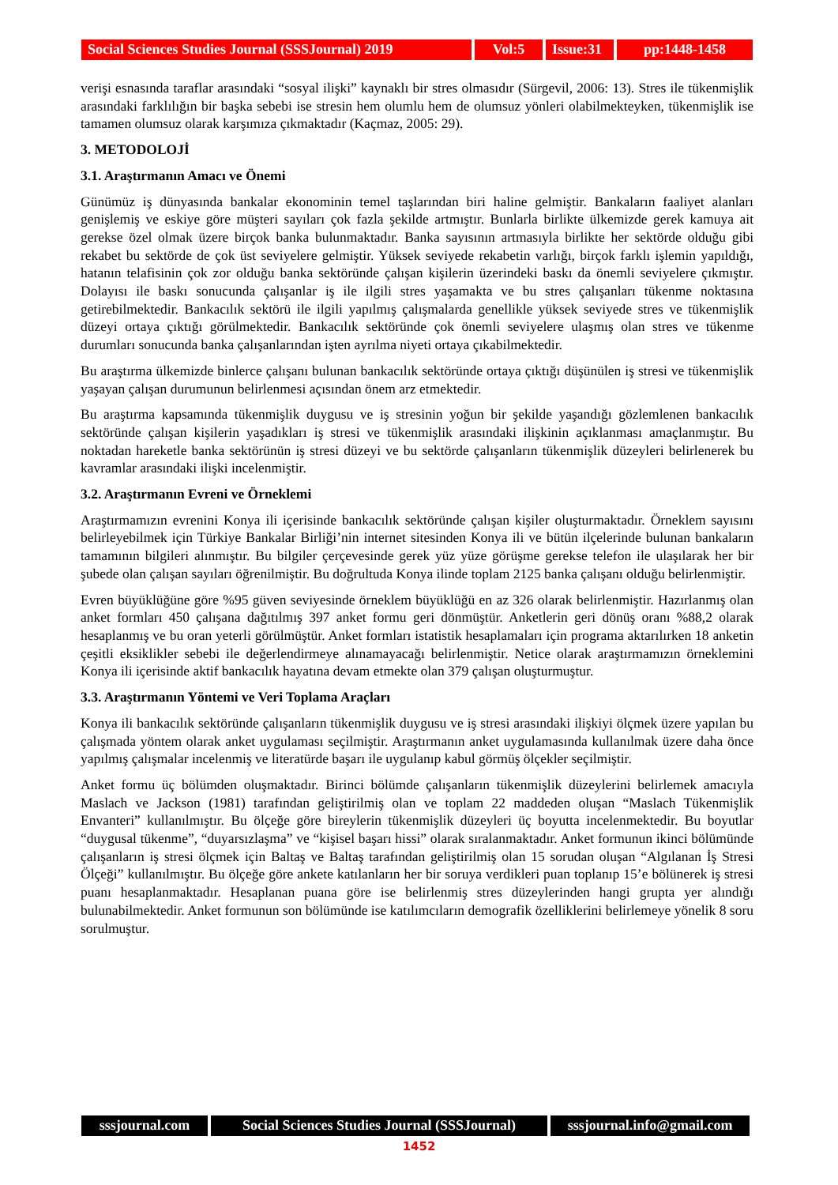Social Sciences Studies Journal (SSSJournal) 2019
Vol:5 Issue:31
pp:1448-1458
verişi esnasında taraflar arasındaki “sosyal ilişki” kaynaklı bir stres olmasıdır (Sürgevil, 2006: 13). Stres ile tükenmişlik arasındaki farklılığın bir başka sebebi ise stresin hem olumlu hem de olumsuz yönleri olabilmekteyken, tükenmişlik ise tamamen olumsuz olarak karşımıza çıkmaktadır (Kaçmaz, 2005: 29).
3. METODOLOJİ
3.1. Araştırmanın Amacı ve Önemi
Günümüz iş dünyasında bankalar ekonominin temel taşlarından biri haline gelmiştir. Bankaların faaliyet alanları genişlemiş ve eskiye göre müşteri sayıları çok fazla şekilde artmıştır. Bunlarla birlikte ülkemizde gerek kamuya ait gerekse özel olmak üzere birçok banka bulunmaktadır. Banka sayısının artmasıyla birlikte her sektörde olduğu gibi rekabet bu sektörde de çok üst seviyelere gelmiştir. Yüksek seviyede rekabetin varlığı, birçok farklı işlemin yapıldığı, hatanın telafisinin çok zor olduğu banka sektöründe çalışan kişilerin üzerindeki baskı da önemli seviyelere çıkmıştır. Dolayısı ile baskı sonucunda çalışanlar iş ile ilgili stres yaşamakta ve bu stres çalışanları tükenme noktasına getirebilmektedir. Bankacılık sektörü ile ilgili yapılmış çalışmalarda genellikle yüksek seviyede stres ve tükenmişlik düzeyi ortaya çıktığı görülmektedir. Bankacılık sektöründe çok önemli seviyelere ulaşmış olan stres ve tükenme durumları sonucunda banka çalışanlarından işten ayrılma niyeti ortaya çıkabilmektedir.
Bu araştırma ülkemizde binlerce çalışanı bulunan bankacılık sektöründe ortaya çıktığı düşünülen iş stresi ve tükenmişlik yaşayan çalışan durumunun belirlenmesi açısından önem arz etmektedir.
Bu araştırma kapsamında tükenmişlik duygusu ve iş stresinin yoğun bir şekilde yaşandığı gözlemlenen bankacılık sektöründe çalışan kişilerin yaşadıkları iş stresi ve tükenmişlik arasındaki ilişkinin açıklanması amaçlanmıştır. Bu noktadan hareketle banka sektörünün iş stresi düzeyi ve bu sektörde çalışanların tükenmişlik düzeyleri belirlenerek bu kavramlar arasındaki ilişki incelenmiştir.
3.2. Araştırmanın Evreni ve Örneklemi
Araştırmamızın evrenini Konya ili içerisinde bankacılık sektöründe çalışan kişiler oluşturmaktadır. Örneklem sayısını belirleyebilmek için Türkiye Bankalar Birliği’nin internet sitesinden Konya ili ve bütün ilçelerinde bulunan bankaların tamamının bilgileri alınmıştır. Bu bilgiler çerçevesinde gerek yüz yüze görüşme gerekse telefon ile ulaşılarak her bir şubede olan çalışan sayıları öğrenilmiştir. Bu doğrultuda Konya ilinde toplam 2125 banka çalışanı olduğu belirlenmiştir.
Evren büyüklüğüne göre %95 güven seviyesinde örneklem büyüklüğü en az 326 olarak belirlenmiştir. Hazırlanmış olan anket formları 450 çalışana dağıtılmış 397 anket formu geri dönmüştür. Anketlerin geri dönüş oranı %88,2 olarak hesaplanmış ve bu oran yeterli görülmüştür. Anket formları istatistik hesaplamaları için programa aktarılırken 18 anketin çeşitli eksiklikler sebebi ile değerlendirmeye alınamayacağı belirlenmiştir. Netice olarak araştırmamızın örneklemini Konya ili içerisinde aktif bankacılık hayatına devam etmekte olan 379 çalışan oluşturmuştur.
3.3. Araştırmanın Yöntemi ve Veri Toplama Araçları
Konya ili bankacılık sektöründe çalışanların tükenmişlik duygusu ve iş stresi arasındaki ilişkiyi ölçmek üzere yapılan bu çalışmada yöntem olarak anket uygulaması seçilmiştir. Araştırmanın anket uygulamasında kullanılmak üzere daha önce yapılmış çalışmalar incelenmiş ve literatürde başarı ile uygulanıp kabul görmüş ölçekler seçilmiştir.
Anket formu üç bölümden oluşmaktadır. Birinci bölümde çalışanların tükenmişlik düzeylerini belirlemek amacıyla Maslach ve Jackson (1981) tarafından geliştirilmiş olan ve toplam 22 maddeden oluşan “Maslach Tükenmişlik Envanteri” kullanılmıştır. Bu ölçeğe göre bireylerin tükenmişlik düzeyleri üç boyutta incelenmektedir. Bu boyutlar “duygusal tükenme”, “duyarsızlaşma” ve “kişisel başarı hissi” olarak sıralanmaktadır. Anket formunun ikinci bölümünde çalışanların iş stresi ölçmek için Baltaş ve Baltaş tarafından geliştirilmiş olan 15 sorudan oluşan “Algılanan İş Stresi Ölçeği” kullanılmıştır. Bu ölçeğe göre ankete katılanların her bir soruya verdikleri puan toplanıp 15’e bölünerek iş stresi puanı hesaplanmaktadır. Hesaplanan puana göre ise belirlenmiş stres düzeylerinden hangi grupta yer alındığı bulunabilmektedir. Anket formunun son bölümünde ise katılımcıların demografik özelliklerini belirlemeye yönelik 8 soru sorulmuştur.
sssjournal.com
Social Sciences Studies Journal (SSSJournal)
sssjournal.info@gmail.com
1452